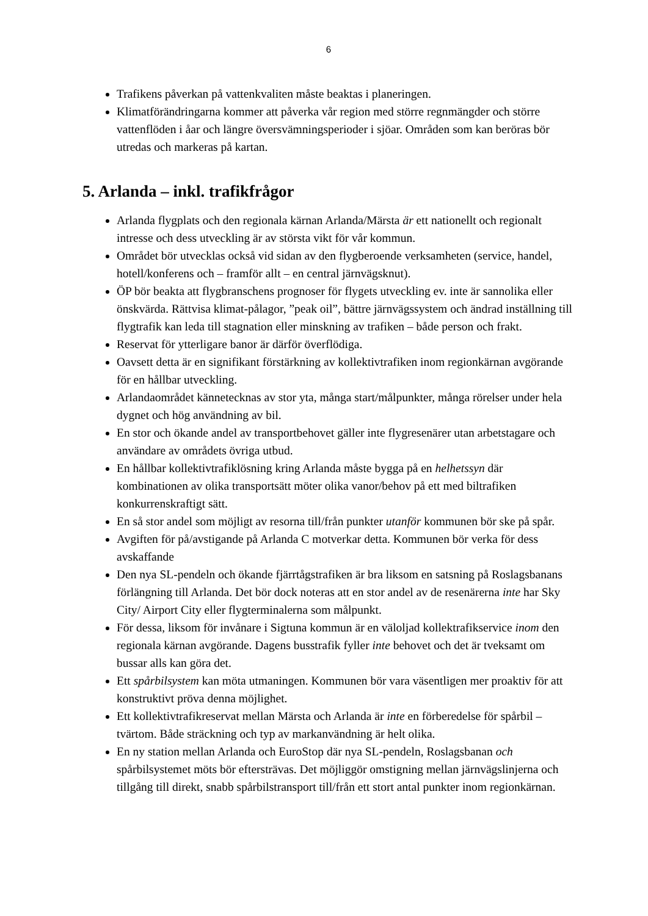6
Trafikens påverkan på vattenkvaliten måste beaktas i planeringen.
Klimatförändringarna kommer att påverka vår region med större regnmängder och större vattenflöden i åar och längre översvämningsperioder i sjöar. Områden som kan beröras bör utredas och markeras på kartan.
5. Arlanda – inkl. trafikfrågor
Arlanda flygplats och den regionala kärnan Arlanda/Märsta är ett nationellt och regionalt intresse och dess utveckling är av största vikt för vår kommun.
Området bör utvecklas också vid sidan av den flygberoende verksamheten (service, handel, hotell/konferens och – framför allt – en central järnvägsknut).
ÖP bör beakta att flygbranschens prognoser för flygets utveckling ev. inte är sannolika eller önskvärda. Rättvisa klimat-pålagor, ”peak oil”, bättre järnvägssystem och ändrad inställning till flygtrafik kan leda till stagnation eller minskning av trafiken – både person och frakt.
Reservat för ytterligare banor är därför överflödiga.
Oavsett detta är en signifikant förstärkning av kollektivtrafiken inom regionkärnan avgörande för en hållbar utveckling.
Arlandaområdet kännetecknas av stor yta, många start/målpunkter, många rörelser under hela dygnet och hög användning av bil.
En stor och ökande andel av transportbehovet gäller inte flygresenärer utan arbetstagare och användare av områdets övriga utbud.
En hållbar kollektivtrafiklösning kring Arlanda måste bygga på en helhetssyn där kombinationen av olika transportsätt möter olika vanor/behov på ett med biltrafiken konkurrenskraftigt sätt.
En så stor andel som möjligt av resorna till/från punkter utanför kommunen bör ske på spår.
Avgiften för på/avstigande på Arlanda C motverkar detta. Kommunen bör verka för dess avskaffande
Den nya SL-pendeln och ökande fjärrtågstrafiken är bra liksom en satsning på Roslagsbanans förlängning till Arlanda. Det bör dock noteras att en stor andel av de resenärerna inte har Sky City/ Airport City eller flygterminalerna som målpunkt.
För dessa, liksom för invånare i Sigtuna kommun är en väloljad kollektrafikservice inom den regionala kärnan avgörande. Dagens busstrafik fyller inte behovet och det är tveksamt om bussar alls kan göra det.
Ett spårbilsystem kan möta utmaningen. Kommunen bör vara väsentligen mer proaktiv för att konstruktivt pröva denna möjlighet.
Ett kollektivtrafikreservat mellan Märsta och Arlanda är inte en förberedelse för spårbil – tvärtom. Både sträckning och typ av markanvändning är helt olika.
En ny station mellan Arlanda och EuroStop där nya SL-pendeln, Roslagsbanan och spårbilsystemet möts bör eftersträvas. Det möjliggör omstigning mellan järnvägslinjerna och tillgång till direkt, snabb spårbilstransport till/från ett stort antal punkter inom regionkärnan.